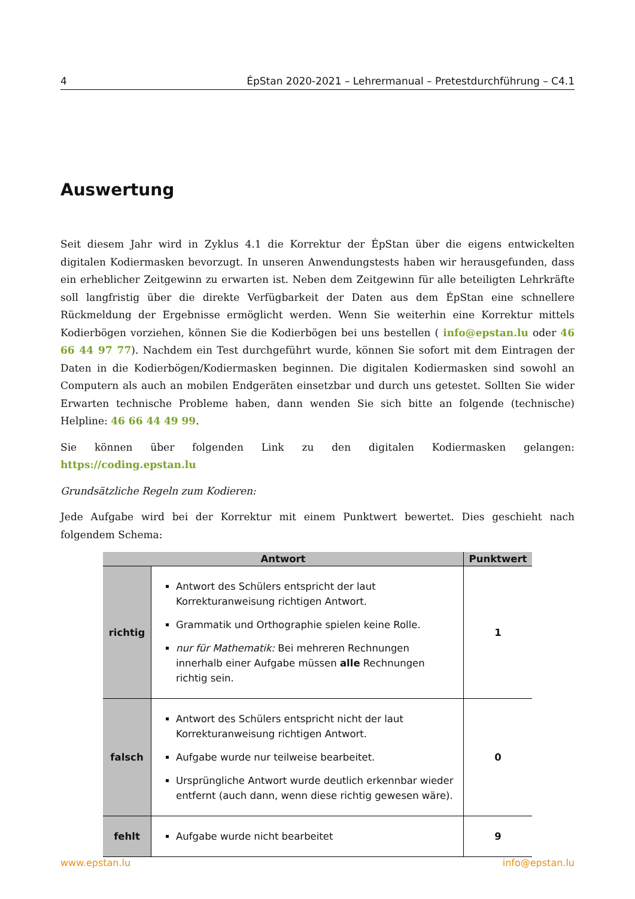4 ÉpStan 2020-2021 – Lehrermanual – Pretestdurchführung – C4.1
Auswertung
Seit diesem Jahr wird in Zyklus 4.1 die Korrektur der ÉpStan über die eigens entwickelten digitalen Kodiermasken bevorzugt. In unseren Anwendungstests haben wir herausgefunden, dass ein erheblicher Zeitgewinn zu erwarten ist. Neben dem Zeitgewinn für alle beteiligten Lehrkräfte soll langfristig über die direkte Verfügbarkeit der Daten aus dem ÉpStan eine schnellere Rückmeldung der Ergebnisse ermöglicht werden. Wenn Sie weiterhin eine Korrektur mittels Kodierbögen vorziehen, können Sie die Kodierbögen bei uns bestellen ( info@epstan.lu oder 46 66 44 97 77). Nachdem ein Test durchgeführt wurde, können Sie sofort mit dem Eintragen der Daten in die Kodierbögen/Kodiermasken beginnen. Die digitalen Kodiermasken sind sowohl an Computern als auch an mobilen Endgeräten einsetzbar und durch uns getestet. Sollten Sie wider Erwarten technische Probleme haben, dann wenden Sie sich bitte an folgende (technische) Helpline: 46 66 44 49 99.
Sie können über folgenden Link zu den digitalen Kodiermasken gelangen: https://coding.epstan.lu
Grundsätzliche Regeln zum Kodieren:
Jede Aufgabe wird bei der Korrektur mit einem Punktwert bewertet. Dies geschieht nach folgendem Schema:
| Antwort | | Punktwert |
| --- | --- | --- |
| richtig | Antwort des Schülers entspricht der laut Korrekturanweisung richtigen Antwort. Grammatik und Orthographie spielen keine Rolle. nur für Mathematik: Bei mehreren Rechnungen innerhalb einer Aufgabe müssen alle Rechnungen richtig sein. | 1 |
| falsch | Antwort des Schülers entspricht nicht der laut Korrekturanweisung richtigen Antwort. Aufgabe wurde nur teilweise bearbeitet. Ursprüngliche Antwort wurde deutlich erkennbar wieder entfernt (auch dann, wenn diese richtig gewesen wäre). | 0 |
| fehlt | Aufgabe wurde nicht bearbeitet | 9 |
www.epstan.lu info@epstan.lu